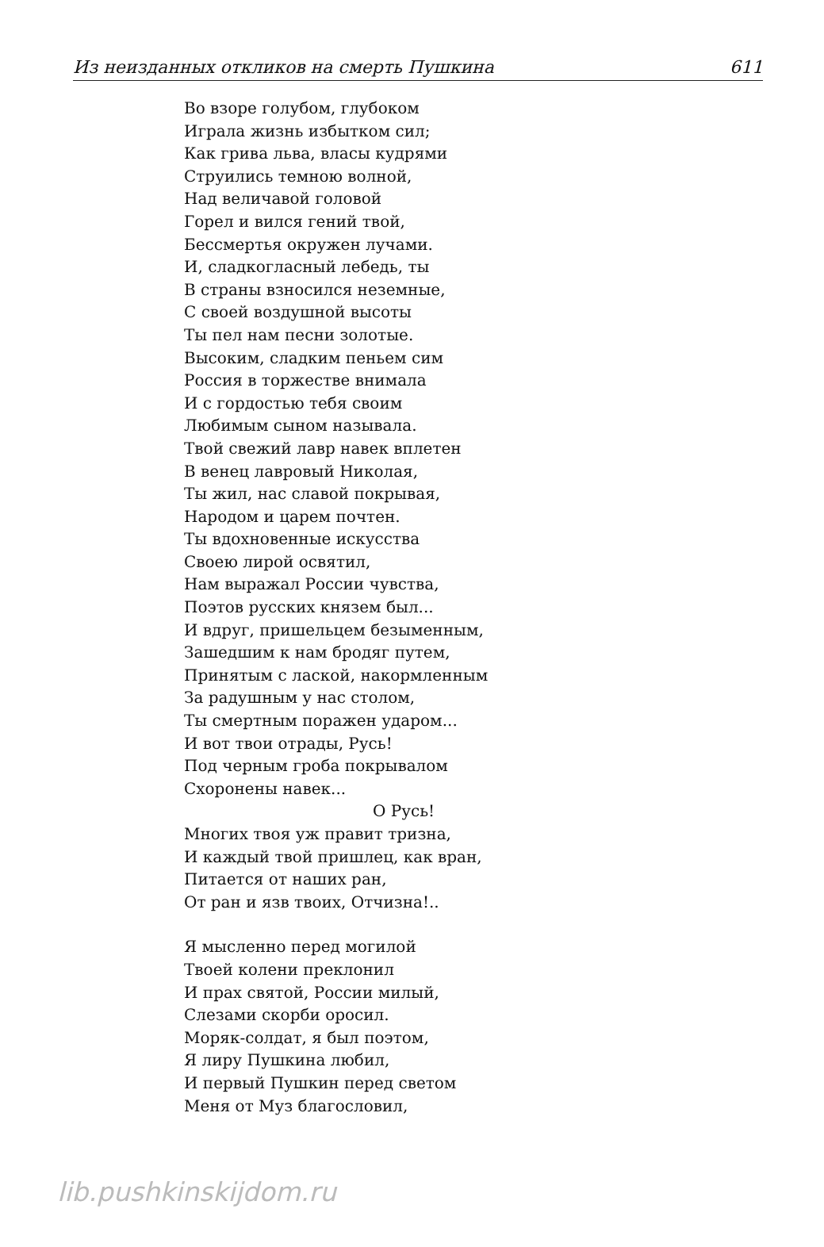Из неизданных откликов на смерть Пушкина 611
Во взоре голубом, глубоком
Играла жизнь избытком сил;
Как грива льва, власы кудрями
Струились темною волной,
Над величавой головой
Горел и вился гений твой,
Бессмертья окружен лучами.
И, сладкогласный лебедь, ты
В страны взносился неземные,
С своей воздушной высоты
Ты пел нам песни золотые.
Высоким, сладким пеньем сим
Россия в торжестве внимала
И с гордостью тебя своим
Любимым сыном называла.
Твой свежий лавр навек вплетен
В венец лавровый Николая,
Ты жил, нас славой покрывая,
Народом и царем почтен.
Ты вдохновенные искусства
Своею лирой освятил,
Нам выражал России чувства,
Поэтов русских князем был...
И вдруг, пришельцем безыменным,
Зашедшим к нам бродяг путем,
Принятым с лаской, накормленным
За радушным у нас столом,
Ты смертным поражен ударом...
И вот твои отрады, Русь!
Под черным гроба покрывалом
Схоронены навек...
О Русь!
Многих твоя уж правит тризна,
И каждый твой пришлец, как вран,
Питается от наших ран,
От ран и язв твоих, Отчизна!..
Я мысленно перед могилой
Твоей колени преклонил
И прах святой, России милый,
Слезами скорби оросил.
Моряк-солдат, я был поэтом,
Я лиру Пушкина любил,
И первый Пушкин перед светом
Меня от Муз благословил,
lib.pushkinskijdom.ru